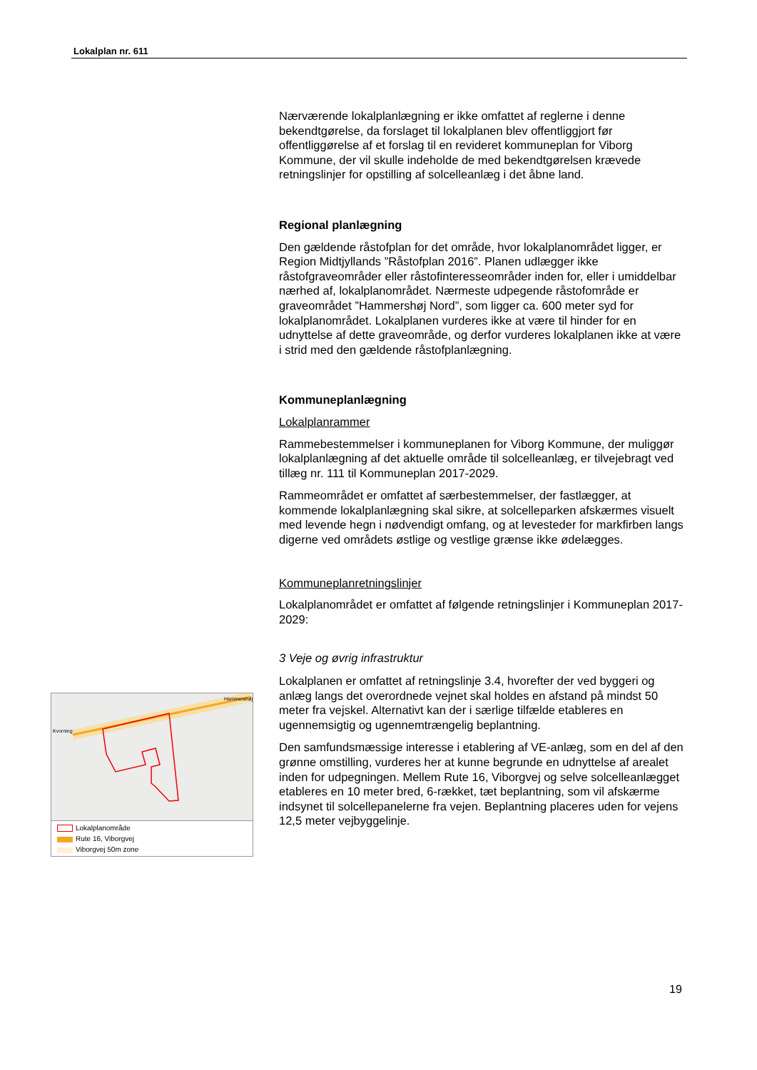Lokalplan nr. 611
Nærværende lokalplanlægning er ikke omfattet af reglerne i denne bekendtgørelse, da forslaget til lokalplanen blev offentliggjort før offentliggørelse af et forslag til en revideret kommuneplan for Viborg Kommune, der vil skulle indeholde de med bekendtgørelsen krævede retningslinjer for opstilling af solcelleanlæg i det åbne land.
Regional planlægning
Den gældende råstofplan for det område, hvor lokalplanområdet ligger, er Region Midtjyllands ”Råstofplan 2016”. Planen udlægger ikke råstofgraveområder eller råstofinteresseområder inden for, eller i umiddelbar nærhed af, lokalplanområdet. Nærmeste udpegende råstofområde er graveområdet ”Hammershøj Nord”, som ligger ca. 600 meter syd for lokalplanområdet. Lokalplanen vurderes ikke at være til hinder for en udnyttelse af dette graveområde, og derfor vurderes lokalplanen ikke at være i strid med den gældende råstofplanlægning.
Kommuneplanlægning
Lokalplanrammer
Rammebestemmelser i kommuneplanen for Viborg Kommune, der muliggør lokalplanlægning af det aktuelle område til solcelleanlæg, er tilvejebragt ved tillæg nr. 111 til Kommuneplan 2017-2029.
Rammeområdet er omfattet af særbestemmelser, der fastlægger, at kommende lokalplanlægning skal sikre, at solcelleparken afskærmes visuelt med levende hegn i nødvendigt omfang, og at levesteder for markfirben langs digerne ved områdets østlige og vestlige grænse ikke ødelægges.
Kommuneplanretningslinjer
Lokalplanområdet er omfattet af følgende retningslinjer i Kommuneplan 2017-2029:
3 Veje og øvrig infrastruktur
Lokalplanen er omfattet af retningslinje 3.4, hvorefter der ved byggeri og anlæg langs det overordnede vejnet skal holdes en afstand på mindst 50 meter fra vejskel. Alternativt kan der i særlige tilfælde etableres en ugennemsigtig og ugennemtrængelig beplantning.
Den samfundsmæssige interesse i etablering af VE-anlæg, som en del af den grønne omstilling, vurderes her at kunne begrunde en udnyttelse af arealet inden for udpegningen. Mellem Rute 16, Viborgvej og selve solcelleanlægget etableres en 10 meter bred, 6-rækket, tæt beplantning, som vil afskærme indsynet til solcellepanelerne fra vejen. Beplantning placeres uden for vejens 12,5 meter vejbyggelinje.
Kvorning
Hammershøj
Lokalplanområde
Rute 16, Viborgvej
Viborgvej 50m zone
19